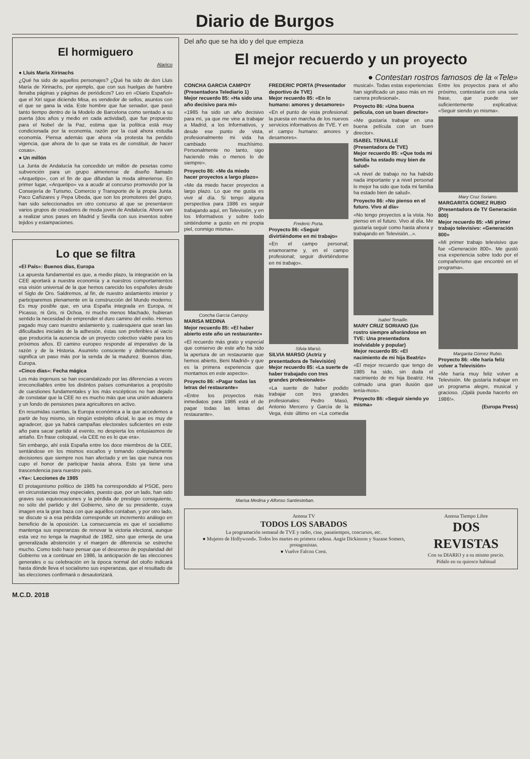Diario de Burgos
El hormiguero
Alarico
● Lluis María Xirinachs
¿Qué ha sido de aquellos personajes? ¿Qué ha sido de don Lluis María de Xirinachs, por ejemplo, que con sus huelgas de hambre llenaba páginas y páginas de periódicos? Leo en «Diario Español» que el Xiri sigue diciendo Misa, es vendedor de sellos, asuntos con el que se gana la vida. Este hombre que fue senador, que pasó tanto tiempo dentro de la Modelo de Barcelona como sentado a su puerta (dos años y medio en cada actividad), que fue propuesto para el Nobel de la Paz, estima que la política está muy condicionada por la economía, razón por la cual ahora estudia economía. Piensa además que ahora «la protesta ha perdido vigencia, que ahora de lo que se trata es de constituir, de hacer cosas».
● Un millón
La Junta de Andalucía ha concedido un millón de pesetas como subvención para un grupo almeriense de diseño llamado «Arquetipo», con el fin de que difundan la moda almeriense. En primer lugar, «Arquetipo» va a acudir al concurso promovido por la Consejería de Turismo, Comercio y Transporte de la propia Junta. Paco Cañizares y Pepa Ubeda, que son los promotores del grupo, han sido seleccionados en otro concurso al que se presentaron varios grupos de creadores de moda joven de Andalucía. Ahora van a realizar unos pases en Madrid y Sevilla con sus inventos sobre tejidos y estampaciones.
Lo que se filtra
«El País»: Buenos días, Europa
La apuesta fundamental es que, a medio plazo, la integración en la CEE aportará a nuestra economía y a nuestros comportamientos esa visión universal de la que hemos carecido los españoles desde el Siglo de Oro. Saldremos, al fin, de nuestro aislamiento interior y participaremos plenamente en la construcción del Mundo moderno. Es muy posible que, en una España integrada en Europa, ni Picasso, ni Gris, ni Ochoa, ni mucho menos Machado, hubieran sentido la necesidad de emprender el duro camino del exilio. Hemos pagado muy caro nuestro aislamiento y, cualesquiera que sean las dificultades iniciales de la adhesión, éstas son preferibles al vacío que produciría la ausencia de un proyecto colectivo viable para los próximos años. El camino europeo responde al imperativo de la razón y de la Historia. Asumirlo consciente y deliberadamente significa un paso más por la senda de la madurez. Buenos días, Europa.
«Cinco días»: Fecha mágica
Los más ingenuos se han escandalizado por las diferencias a veces irreconciliables entre los distintos países comunitarios a propósito de cuestiones fundamentales y los más escépticos no han dejado de constatar que la CEE no es mucho más que una unión aduanera y un fondo de pensiones para agricultores en activo.
En resumidas cuentas, la Europa económica a la que accedemos a partir de hoy mismo, sin ningún estrépito oficial, lo que es muy de agradecer, que ya habrá campañas electorales suficientes en este año para sacar partido al evento, no despierta los entusiasmos de antaño. En frase coloquial, «la CEE no es lo que era».
Sin embargo, ahí está España entre los doce miembros de la CEE, sentándose en los mismos escaños y tomando colegiadamente decisiones que siempre nos han afectado y en las que nunca nos cupo el honor de participar hasta ahora. Esto ya tiene una trascendencia para nuestro país.
«Ya»: Lecciones de 1985
El protagonismo político de 1985 ha correspondido al PSOE, pero en circunstancias muy especiales, puesto que, por un lado, han sido graves sus equivocaciones y la pérdida de prestigio consiguiente, no sólo del partido y del Gobierno, sino de su presidente, cuya imagen era la gran baza con que aquéllos contaban, y por otro lado, se discute si a esa pérdida corresponde un incremento análogo en beneficio de la oposición. La consecuencia es que el socialismo mantenga sus esperanzas de renovar la victoria electoral, aunque esta vez no tenga la magnitud de 1982, sino que emerja de una generalizada abstención y el margen de diferencia se estreche mucho. Como todo hace pensar que el descenso de popularidad del Gobierno va a continuar en 1986, la anticipación de las elecciones generales o su celebración en la época normal del otoño indicará hasta dónde lleva el socialismo sus esperanzas, que el resultado de las elecciones confirmará o desautorizará.
Del año que se ha ido y del que empieza
El mejor recuerdo y un proyecto
● Contestan rostros famosos de la «Tele»
CONCHA GARCIA CAMPOY (Presentadora Telediario 1)
Mejor recuerdo 85: «Ha sido una año decisivo para mí»
«1985 ha sido un año decisivo para mí, ya que me vine a trabajar a Madrid, a los Informativos, y desde ese punto de vista, profesionalmente mi vida ha cambiado muchísimo. Personalmente no tanto, sigo haciendo más o menos lo de siempre».
Proyecto 86: «Me da miedo hacer proyectos a largo plazo»
«Me da miedo hacer proyectos a largo plazo. Lo que me gusta es vivir al día. Si tengo alguna perspectiva para 1986 es seguir trabajando aquí, en Televisión, y en los Informativos y sobre todo sintiéndome a gusto en mi propia piel, conmigo misma».
Concha García Campoy.
MARISA MEDINA
Mejor recuerdo 85: «El haber abierto este año un restaurante»
«El recuerdo más grato y especial que conservo de este año ha sido la apertura de un restaurante que hemos abierto, Beni Madrid» y que es la primera experiencia que montamos en este aspecto».
Proyecto 86: «Pagar todas las letras del restaurante»
«Entre los proyectos más inmediatos para 1986 está el de pagar todas las letras del restaurante».
FREDERIC PORTA (Presentador deportivo de TVE)
Mejor recuerdo 85: «En lo humano: amores y desamores»
«En el punto de vista profesional: la puesta en marcha de los nuevos servicios informativos de TVE. Y en el campo humano: amores y desamores».
Frederic Porta.
Proyecto 86: «Seguir divirtiéndome en mi trabajo»
«En el campo personal; enamorarme y, en el campo profesional; seguir divirtiéndome en mi trabajo».
Silvia Marsó.
SILVIA MARSO (Actriz y presentadora de Televisión)
Mejor recuerdo 85: «La suerte de haber trabajado con tres grandes profesionales»
«La suerte de haber podido trabajar con tres grandes profesionales: Pedro Masó, Antonio Mercero y García de la Vega, éste último en «La comedia musical». Todas estas experiencias han significado un paso más en mi carrera profesional».
Proyecto 86: «Una buena película, con un buen director»
«Me gustaría trabajar en una buena película con un buen director».
ISABEL TENAILLE (Presentadora de TVE)
Mejor recuerdo 85: «Que toda mi familia ha estado muy bien de salud»
«A nivel de trabajo no ha habido nada importante y a nivel personal lo mejor ha sido que toda mi familia ha estado bien de salud».
Proyecto 86: «No pienso en el futuro. Vivo al día»
«No tengo proyectos a la vista. No pienso en el futuro. Vivo al día. Me gustaría seguir como hasta ahora y trabajando en Televisión...».
Isabel Tenaille.
MARY CRUZ SORIANO (Un rostro siempre añorándose en TVE: Una presentadora inolvidable y popular)
Mejor recuerdo 85: «El nacimiento de mi hija Beatriz»
«El mejor recuerdo que tengo de 1985 ha sido, sin duda el nacimiento de mi hija Beatriz. Ha colmado una gran ilusión que tenía-mos».
Proyecto 86: «Seguir siendo yo misma»
Entre los proyectos para el año próximo, contestaría con una sola frase, que puede ser suficientemente explicativa: «Seguir siendo yo misma».
Mary Cruz Soriano.
MARGARITA GOMEZ RUBIO (Presentadora de TV Generación 800)
Mejor recuerdo 85: «Mi primer trabajo televisivo: «Generación 800»
«Mi primer trabajo televisivo que fue «Generación 800». Me gustó esa experiencia sobre todo por el compañerismo que encontré en el programa».
Margarita Gómez Rubio.
Proyecto 86: «Me haría feliz volver a Televisión»
«Me haría muy feliz volver a Televisión. Me gustaría trabajar en un programa alegre, musical y gracioso. ¡Ojalá pueda hacerlo en 1986!».
(Europa Press)
Marisa Medina y Alfonso Santiesteban.
Antena TV
TODOS LOS SABADOS
La programación semanal de TVE y radio, cine, pasatiempos, concursos, etc.
● Mujeres de Hollywood». Todos los martes en primera cadena. Angie Dickinson y Suzane Somers, protagonistas.
● Vuelve Falcon Crest.
Antena Tiempo Libre
DOS REVISTAS
Con su DIARIO y a su mismo precio.
Pídalo en su quiosco habitual
M.C.D. 2018